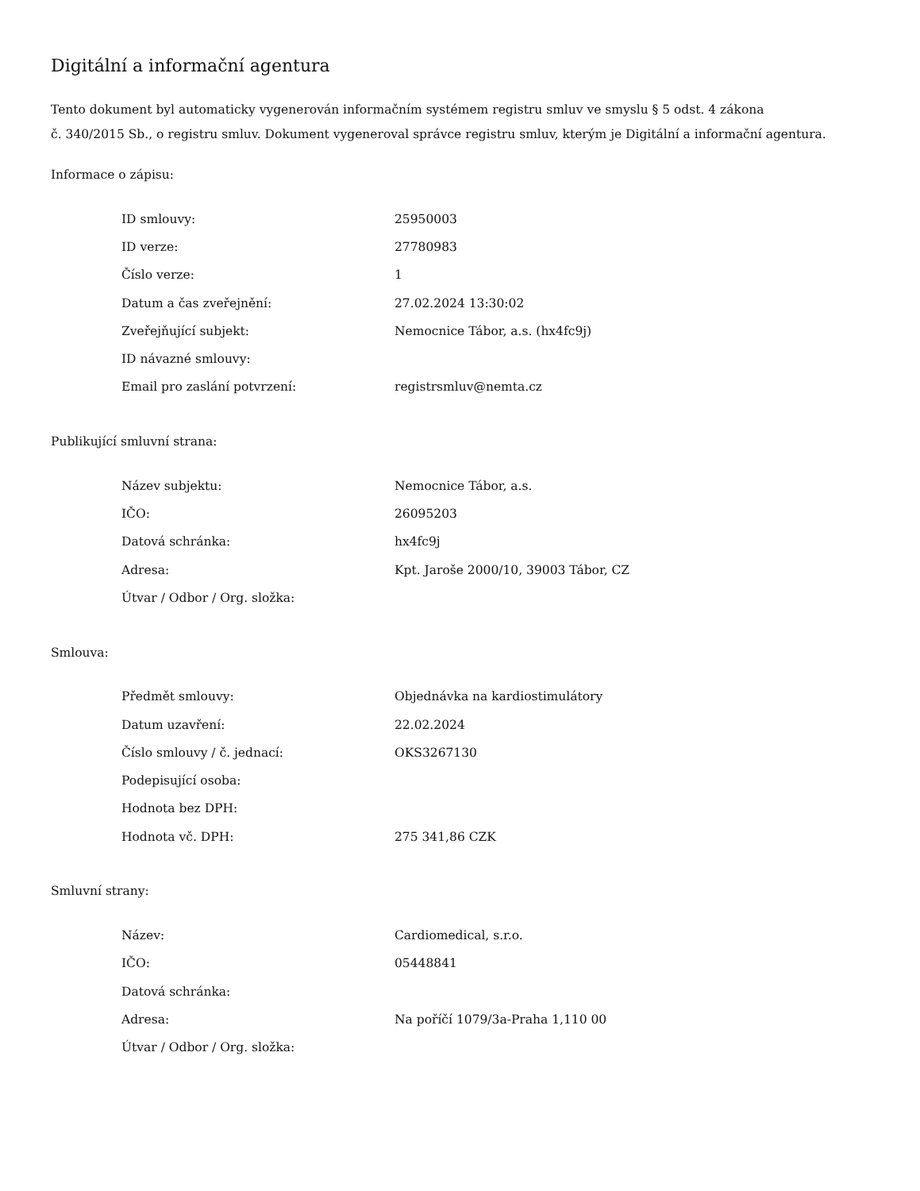Digitální a informační agentura
Tento dokument byl automaticky vygenerován informačním systémem registru smluv ve smyslu § 5 odst. 4 zákona
č. 340/2015 Sb., o registru smluv. Dokument vygeneroval správce registru smluv, kterým je Digitální a informační agentura.
Informace o zápisu:
| ID smlouvy: | 25950003 |
| ID verze: | 27780983 |
| Číslo verze: | 1 |
| Datum a čas zveřejnění: | 27.02.2024 13:30:02 |
| Zveřejňující subjekt: | Nemocnice Tábor, a.s. (hx4fc9j) |
| ID návazné smlouvy: | |
| Email pro zaslání potvrzení: | registrsmluv@nemta.cz |
Publikující smluvní strana:
| Název subjektu: | Nemocnice Tábor, a.s. |
| IČO: | 26095203 |
| Datová schránka: | hx4fc9j |
| Adresa: | Kpt. Jaroše 2000/10, 39003 Tábor, CZ |
| Útvar / Odbor / Org. složka: | |
Smlouva:
| Předmět smlouvy: | Objednávka na kardiostimulátory |
| Datum uzavření: | 22.02.2024 |
| Číslo smlouvy / č. jednací: | OKS3267130 |
| Podepisující osoba: | |
| Hodnota bez DPH: | |
| Hodnota vč. DPH: | 275 341,86 CZK |
Smluvní strany:
| Název: | Cardiomedical, s.r.o. |
| IČO: | 05448841 |
| Datová schránka: | |
| Adresa: | Na poříčí 1079/3a-Praha 1,110 00 |
| Útvar / Odbor / Org. složka: | |